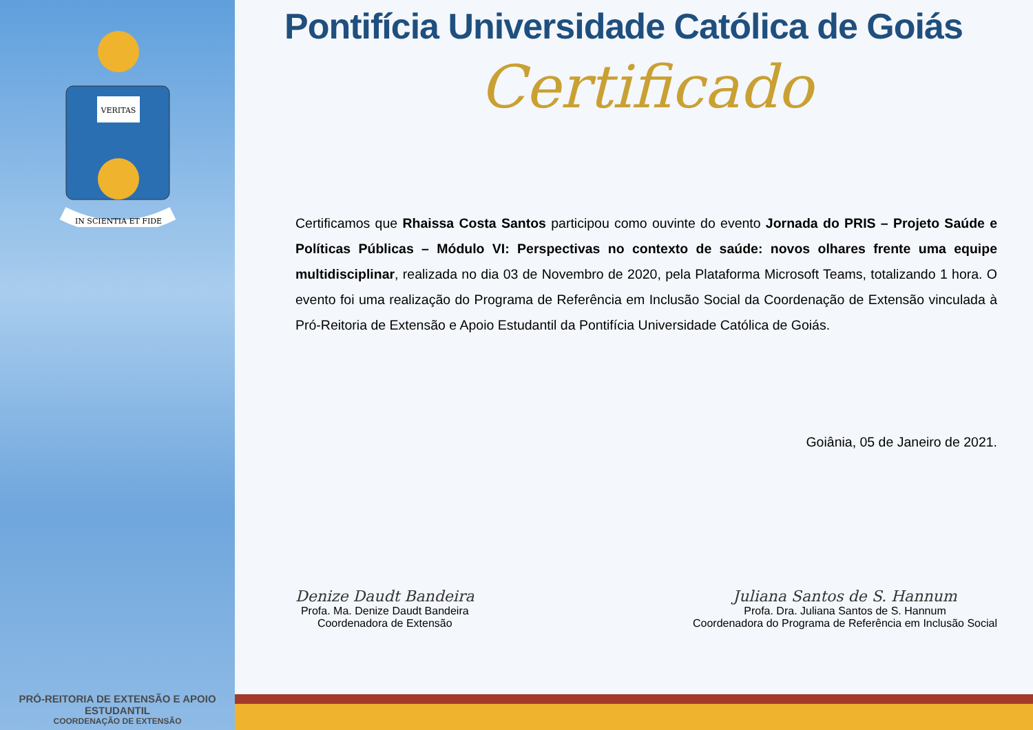VERITAS
IN SCIENTIA ET FIDE
PRÓ-REITORIA DE EXTENSÃO E APOIO ESTUDANTIL
COORDENAÇÃO DE EXTENSÃO
Pontifícia Universidade Católica de Goiás
Certificado
Certificamos que Rhaissa Costa Santos participou como ouvinte do evento Jornada do PRIS – Projeto Saúde e Políticas Públicas – Módulo VI: Perspectivas no contexto de saúde: novos olhares frente uma equipe multidisciplinar, realizada no dia 03 de Novembro de 2020, pela Plataforma Microsoft Teams, totalizando 1 hora. O evento foi uma realização do Programa de Referência em Inclusão Social da Coordenação de Extensão vinculada à Pró-Reitoria de Extensão e Apoio Estudantil da Pontifícia Universidade Católica de Goiás.
Goiânia, 05 de Janeiro de 2021.
Denize Daudt Bandeira
Profa. Ma. Denize Daudt Bandeira
Coordenadora de Extensão
Juliana Santos de S. Hannum
Profa. Dra. Juliana Santos de S. Hannum
Coordenadora do Programa de Referência em Inclusão Social